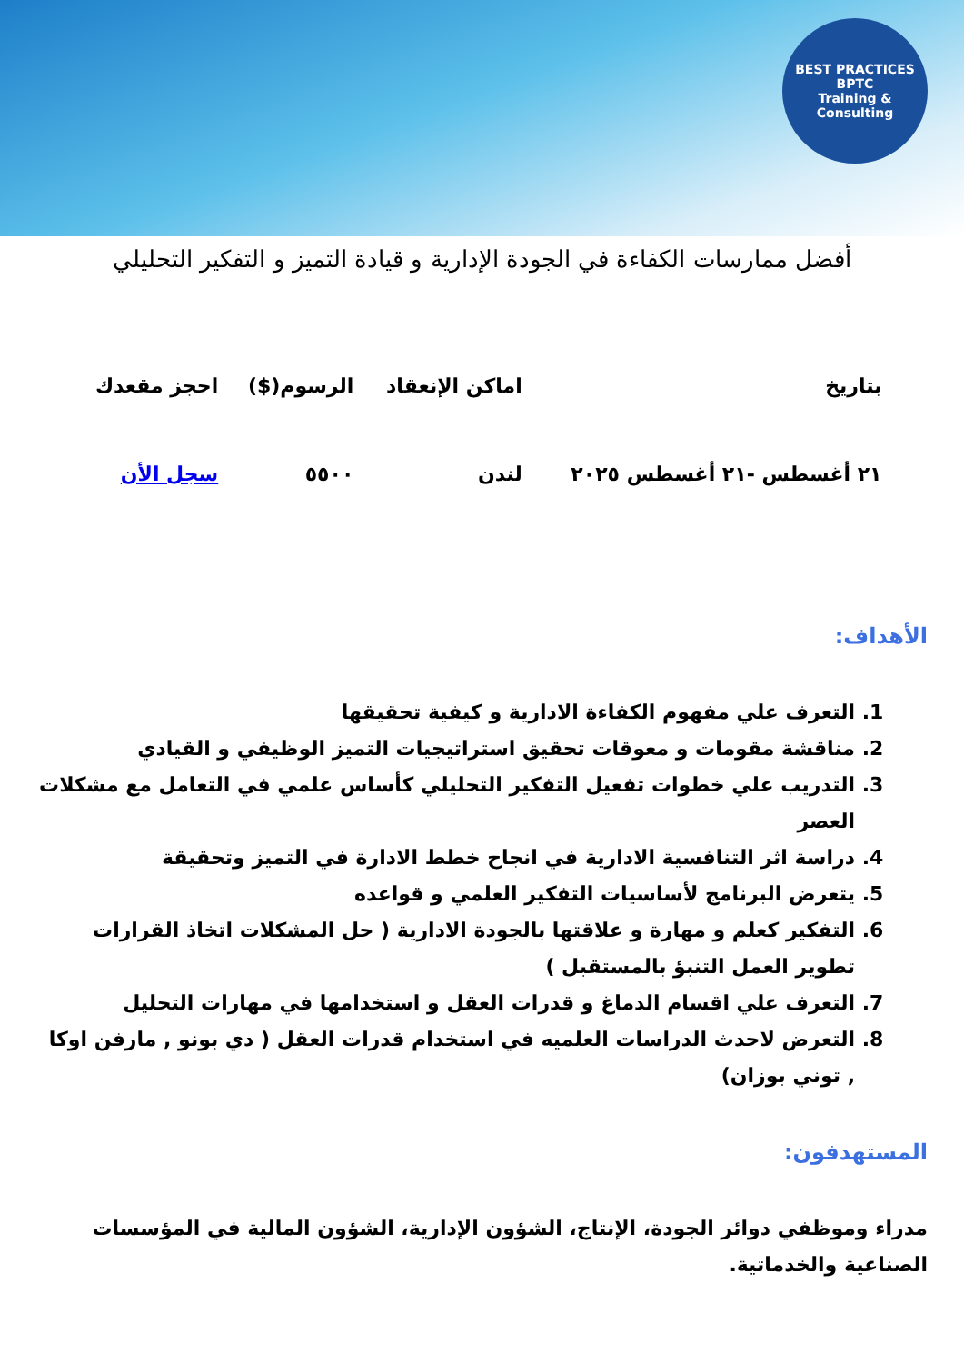BEST PRACTICES
BPTC
Training & Consulting
أفضل ممارسات الكفاءة في الجودة الإدارية و قيادة التميز و التفكير التحليلي
| بتاريخ | اماكن الإنعقاد | الرسوم($) | احجز مقعدك |
| --- | --- | --- | --- |
| ٢١ أغسطس -٢١ أغسطس ٢٠٢٥ | لندن | ٥٥٠٠ | سجل الأن |
الأهداف:
1. التعرف علي مفهوم الكفاءة الادارية و كيفية تحقيقها
2. مناقشة مقومات و معوقات تحقيق استراتيجيات التميز الوظيفي و القيادي
3. التدريب علي خطوات تفعيل التفكير التحليلي كأساس علمي في التعامل مع مشكلات العصر
4. دراسة اثر التنافسية الادارية في انجاح خطط الادارة في التميز وتحقيقة
5. يتعرض البرنامج لأساسيات التفكير العلمي و قواعده
6. التفكير كعلم و مهارة و علاقتها بالجودة الادارية ( حل المشكلات اتخاذ القرارات تطوير العمل التنبؤ بالمستقبل )
7. التعرف علي اقسام الدماغ و قدرات العقل و استخدامها في مهارات التحليل
8. التعرض لاحدث الدراسات العلميه في استخدام قدرات العقل ( دي بونو , مارفن اوكا , توني بوزان)
المستهدفون:
مدراء وموظفي دوائر الجودة، الإنتاج، الشؤون الإدارية، الشؤون المالية في المؤسسات الصناعية والخدماتية.